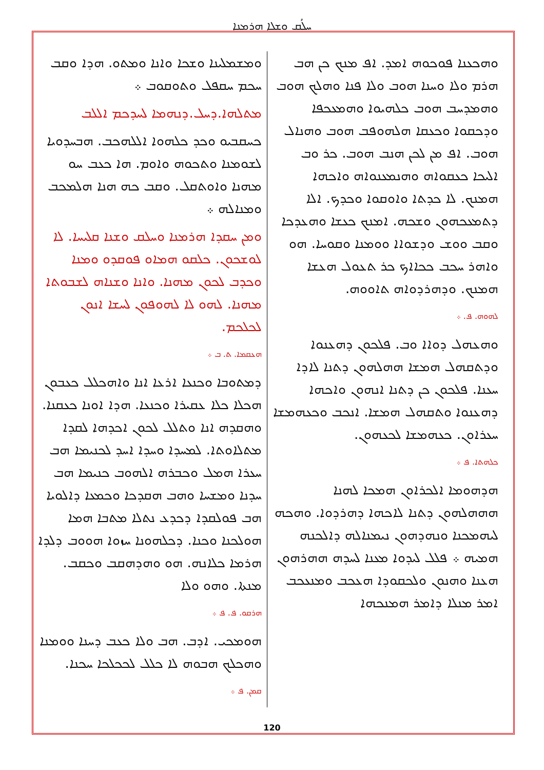ܚܠܳܩ ܘܫܠܐ ܗܪܡܢܐ
ܘܡܫܡܠܝܢܐ ܘܫܟܐ ܘܐܢܐ ܘܡܬܘ. ܗܕܐ ܘܩܒ ܚܟܡ ܚܩܦܠ ܘܬܘܩܘܒ ܀
ܡܬܠܗܐ.ܕܚܠ.ܕܢܗܡܐ ܠܚܕܟܡ ܐܠܠܒ
ܟܚܩܒܝܘ ܘܟܕ ܟܠܗܘܐ ܐܠܠܗܟܒ. ܗܒܚܕܘܝܐ ܠܫܘܡܢܐ ܘܬܟܘܗ ܘܐܘܡ. ܗܐ ܟܥܒ ܚܘ ܡܗܢܐ ܘܐܘܬܩܠ. ܘܩܒ ܟܗ ܗܢܐ ܗܠܡܟܒ ܘܡܢܐܠܗ ܀
ܘܡܢ ܚܩܕܐ ܗܪܡܢܐ ܘܚܠܩ ܘܫܢܐ ܩܠܝܚܐ. ܠܐ ܠܘܫܟܘܢ. ܟܠܩܘ ܗܡܐܘ ܦܘܩܕܘ ܘܡܢܐ ܘܟܕܒ ܠܟܘܢ ܡܗܢܐ. ܘܐܢܐ ܘܫܢܐܗ ܠܫܒܘܬܐ ܡܗܢܐ. ܠܗܘ ܠܐ ܠܗܘܦܘܢ ܠܚܫܐ ܐܢܘܢ ܠܟܠܟܡ.
ܗܥܩܡܐ. ܬ. ܒ ܀
ܕܡܬܘܒܐ ܘܟܢܥܐ ܐܪܥܐ ܐܢܐ ܘܐܗܟܠܠ ܟܥܒܘܢ ܗܟܠܐ ܟܠܐ ܥܩܝܪܐ ܘܟܢܥܐ. ܗܕܐ ܐܘܢܐ ܟܥܩܢܐ. ܘܗܩܕܗ ܐܢܐ ܘܬܠܠ ܠܟܘܢ ܐܟܕܗܐ ܠܩܕܐ ܡܬܠܐܘܬܐ. ܠܡܚܕܐ ܘܚܕܐ ܐܚܕ ܠܟܢܝܡܐ ܗܒ ܚܥܪܐ ܗܡܠ ܘܟܒܪܗ ܐܠܗܘܒ ܟܢܝܡܐ ܗܒ ܚܕܢܐ ܘܡܫܚܐ ܘܗܒ ܗܩܕܟܐ ܘܟܡܥܐ ܕܐܠܘܝܐ ܗܒ ܦܘܠܩܕܐ ܕܟܕܥ ܢܬܠܐ ܡܬܒܐ ܗܡܐ ܗܘܠܟܢܐ ܘܟܢܐ. ܕܟܠܗܘܢܐ ܚܙܘܐ ܗܘܘܒ ܕܠܕܐ ܗܪܡܐ ܟܠܐܢܗ. ܗܘ ܘܗܕܗܩܒ ܘܟܩܒ. ܡܢܬܐ. ܘܗܘ ܘܠܐ
ܗܪܩܘ. ܦ. ܦ ܀
ܗܘܡܟܝ. ܐܕܒ. ܗܒ ܘܠܐ ܟܥܒ ܕܚܢܐ ܘܘܡܢܐ ܘܗܟܠܟ ܗܒܘܗ ܠܐ ܟܠܠ ܠܟܟܠܟܐ ܚܟܢܐ.
ܩܡܢ. ܦ ܀
ܘܗܟܥܢܐ ܦܘܟܘܗ ܐܡܕ. ܐܦ ܡܢܟ ܟܢ ܗܒ ܗܪܡ ܘܠܐ ܘܚܢܐ ܗܘܒ ܘܠܐ ܦܢܐ ܘܗܠܟ ܗܘܒ ܘܗܡܕܚܒ ܗܘܒ ܟܠܗܝܘܐ ܘܗܡܥܟܦܐ ܘܕܟܩܘܐ ܘܟܥܩܐ ܗܠܗܘܦܒ ܗܘܒ ܘܗܢܐܠ ܗܘܒ. ܐܦ ܡܢ ܠܟܢ ܗܢܒ ܗܘܒ. ܟܪ ܘܒ ܐܠܝܟܐ ܟܥܩܘܐܗ ܘܗܢܡܥܢܘܐܗ ܘܐܟܗܐ ܗܡܢܟ. ܠܐ ܟܕܬܐ ܘܐܘܩܘܐ ܘܟܕܟ. ܐܠܐ ܕܬܡܥܟܗܘܢ ܘܫܟܗ. ܐܡܢܟ ܟܥܫܐ ܘܗܥܕܟܐ ܘܩܒ ܘܘܫ ܘܕܫܘܐܐ ܘܘܡܢܐ ܘܩܘܚܐ. ܗܘ ܘܐܗܪ ܚܟܒ ܟܟܐܐܟ ܟܪ ܬܥܘܠ ܗܥܫܐ ܗܡܢܟ. ܘܕܗܪܕܘܐܗ ܬܐܘܘܗ.
ܠܗܘܗ. ܦ. ܀
ܘܗܥܗܠ ܕܘܐܐ ܘܒ. ܦܠܟܘܢ ܕܗܥܢܘܐ ܘܕܬܩܗܠ ܗܡܫܐ ܗܗܠܗܘܢ ܕܬܢܐ ܠܐܕܐ ܚܥܢܐ. ܦܠܟܘܢ ܟܢ ܕܬܢܐ ܐܢܗܘܢ ܘܐܟܗܐ ܕܗܥܢܘܐ ܘܬܩܗܠ ܗܡܫܐ. ܐܢܟܒ ܘܟܥܗܡܫܐ ܚܥܪܐܘܢ. ܟܥܗܡܫܐ ܠܟܥܗܘܢ.
ܟܠܗܬܐ. ܦ ܀
ܗܕܗܘܡܐ ܐܠܟܪܐܘܢ ܗܡܟܐ ܠܗܢܐ ܗܗܗܠܗܘܢ ܕܬܢܐ ܠܐܟܗܐ ܕܗܪܕܘܐ. ܘܗܟܗ ܠܝܗܡܟܢܐ ܘܢܗܕܗܘܢ ܢܝܡܢܐܠܗ ܕܐܠܟܢܗ ܗܡܝܗ ܀ ܦܠܠ ܠܝܕܘܐ ܡܥܢܐ ܠܚܕܗ ܗܗܪܗܘܢ ܗܥܢܐ ܘܗܢܘܢ ܘܠܟܩܘܕܐ ܗܥܟܒ ܘܡܢܥܟܒ ܐܡܪ ܡܢܠܐ ܕܐܡܪ ܗܡܢܟܗܐ
120